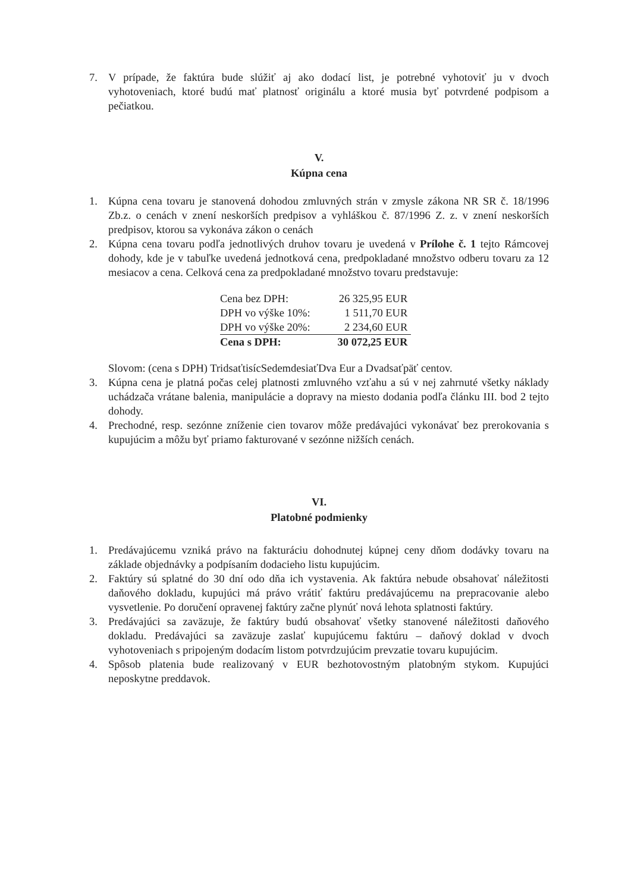7. V prípade, že faktúra bude slúžiť aj ako dodací list, je potrebné vyhotoviť ju v dvoch vyhotoveniach, ktoré budú mať platnosť originálu a ktoré musia byť potvrdené podpisom a pečiatkou.
V.
Kúpna cena
1. Kúpna cena tovaru je stanovená dohodou zmluvných strán v zmysle zákona NR SR č. 18/1996 Zb.z. o cenách v znení neskorších predpisov a vyhláškou č. 87/1996 Z. z. v znení neskorších predpisov, ktorou sa vykonáva zákon o cenách
2. Kúpna cena tovaru podľa jednotlivých druhov tovaru je uvedená v Prílohe č. 1 tejto Rámcovej dohody, kde je v tabuľke uvedená jednotková cena, predpokladané množstvo odberu tovaru za 12 mesiacov a cena. Celková cena za predpokladané množstvo tovaru predstavuje:
| Cena bez DPH: | 26 325,95 EUR |
| DPH vo výške 10%: | 1 511,70 EUR |
| DPH vo výške 20%: | 2 234,60 EUR |
| Cena s DPH: | 30 072,25 EUR |
Slovom: (cena s DPH) TridsaťtisícSedemdesiaťDva Eur a Dvadsaťpäť centov.
3. Kúpna cena je platná počas celej platnosti zmluvného vzťahu a sú v nej zahrnuté všetky náklady uchádzača vrátane balenia, manipulácie a dopravy na miesto dodania podľa článku III. bod 2 tejto dohody.
4. Prechodné, resp. sezónne zníženie cien tovarov môže predávajúci vykonávať bez prerokovania s kupujúcim a môžu byť priamo fakturované v sezónne nižších cenách.
VI.
Platobné podmienky
1. Predávajúcemu vzniká právo na fakturáciu dohodnutej kúpnej ceny dňom dodávky tovaru na základe objednávky a podpísaním dodacieho listu kupujúcim.
2. Faktúry sú splatné do 30 dní odo dňa ich vystavenia. Ak faktúra nebude obsahovať náležitosti daňového dokladu, kupujúci má právo vrátiť faktúru predávajúcemu na prepracovanie alebo vysvetlenie. Po doručení opravenej faktúry začne plynúť nová lehota splatnosti faktúry.
3. Predávajúci sa zaväzuje, že faktúry budú obsahovať všetky stanovené náležitosti daňového dokladu. Predávajúci sa zaväzuje zaslať kupujúcemu faktúru – daňový doklad v dvoch vyhotoveniach s pripojeným dodacím listom potvrdzujúcim prevzatie tovaru kupujúcim.
4. Spôsob platenia bude realizovaný v EUR bezhotovostným platobným stykom. Kupujúci neposkytne preddavok.